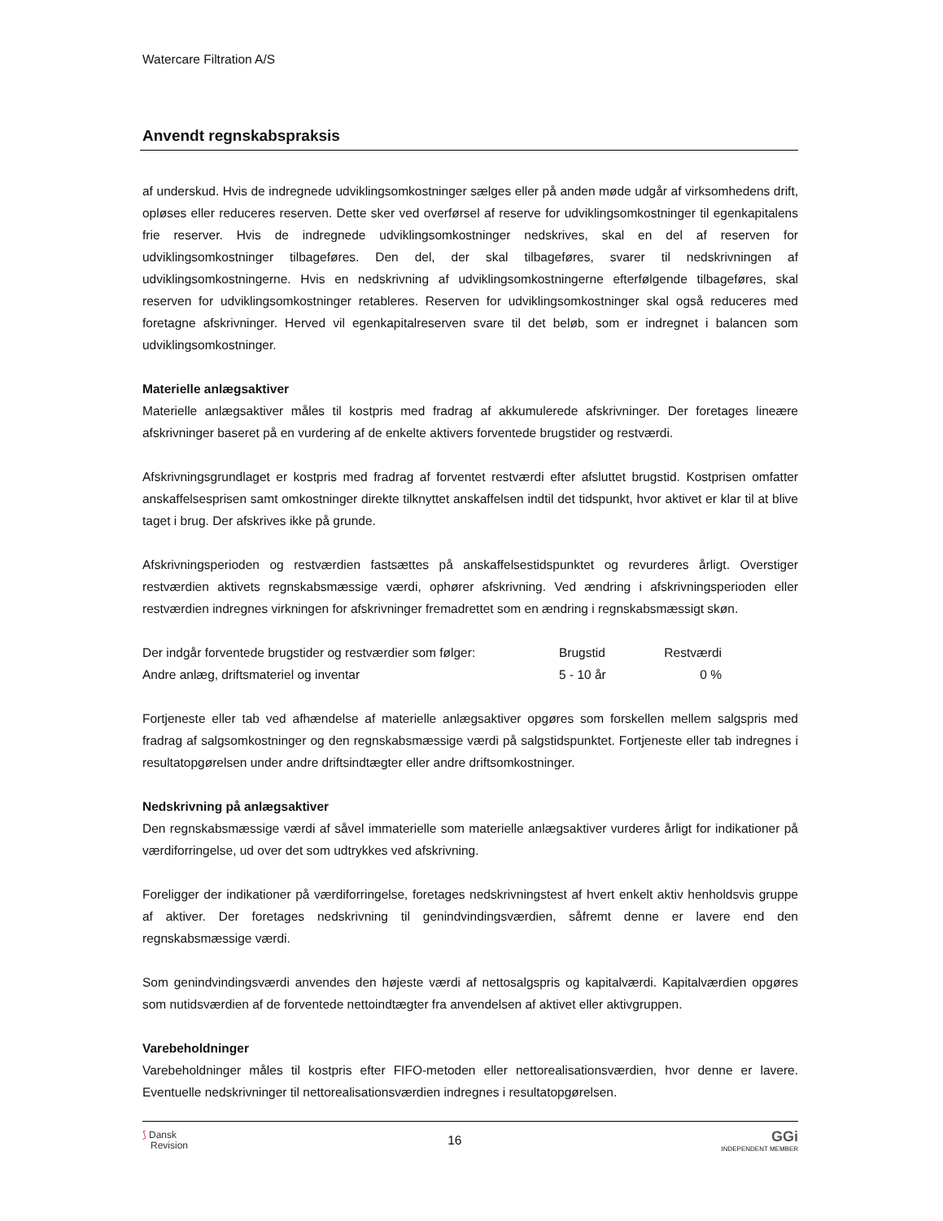Watercare Filtration A/S
Anvendt regnskabspraksis
af underskud. Hvis de indregnede udviklingsomkostninger sælges eller på anden møde udgår af virksomhedens drift, opløses eller reduceres reserven. Dette sker ved overførsel af reserve for udviklingsomkostninger til egenkapitalens frie reserver. Hvis de indregnede udviklingsomkostninger nedskrives, skal en del af reserven for udviklingsomkostninger tilbageføres. Den del, der skal tilbageføres, svarer til nedskrivningen af udviklingsomkostningerne. Hvis en nedskrivning af udviklingsomkostningerne efterfølgende tilbageføres, skal reserven for udviklingsomkostninger retableres. Reserven for udviklingsomkostninger skal også reduceres med foretagne afskrivninger. Herved vil egenkapitalreserven svare til det beløb, som er indregnet i balancen som udviklingsomkostninger.
Materielle anlægsaktiver
Materielle anlægsaktiver måles til kostpris med fradrag af akkumulerede afskrivninger. Der foretages lineære afskrivninger baseret på en vurdering af de enkelte aktivers forventede brugstider og restværdi.
Afskrivningsgrundlaget er kostpris med fradrag af forventet restværdi efter afsluttet brugstid. Kostprisen omfatter anskaffelsesprisen samt omkostninger direkte tilknyttet anskaffelsen indtil det tidspunkt, hvor aktivet er klar til at blive taget i brug. Der afskrives ikke på grunde.
Afskrivningsperioden og restværdien fastsættes på anskaffelsestidspunktet og revurderes årligt. Overstiger restværdien aktivets regnskabsmæssige værdi, ophører afskrivning. Ved ændring i afskrivningsperioden eller restværdien indregnes virkningen for afskrivninger fremadrettet som en ændring i regnskabsmæssigt skøn.
| Der indgår forventede brugstider og restværdier som følger: | Brugstid | Restværdi | |
| Andre anlæg, driftsmateriel og inventar | 5 - 10 år | 0 % | |
Fortjeneste eller tab ved afhændelse af materielle anlægsaktiver opgøres som forskellen mellem salgspris med fradrag af salgsomkostninger og den regnskabsmæssige værdi på salgstidspunktet. Fortjeneste eller tab indregnes i resultatopgørelsen under andre driftsindtægter eller andre driftsomkostninger.
Nedskrivning på anlægsaktiver
Den regnskabsmæssige værdi af såvel immaterielle som materielle anlægsaktiver vurderes årligt for indikationer på værdiforringelse, ud over det som udtrykkes ved afskrivning.
Foreligger der indikationer på værdiforringelse, foretages nedskrivningstest af hvert enkelt aktiv henholdsvis gruppe af aktiver. Der foretages nedskrivning til genindvindingsværdien, såfremt denne er lavere end den regnskabsmæssige værdi.
Som genindvindingsværdi anvendes den højeste værdi af nettosalgspris og kapitalværdi. Kapitalværdien opgøres som nutidsværdien af de forventede nettoindtægter fra anvendelsen af aktivet eller aktivgruppen.
Varebeholdninger
Varebeholdninger måles til kostpris efter FIFO-metoden eller nettorealisationsværdien, hvor denne er lavere. Eventuelle nedskrivninger til nettorealisationsværdien indregnes i resultatopgørelsen.
⟆ Dansk
Revision
16
GGi
INDEPENDENT MEMBER